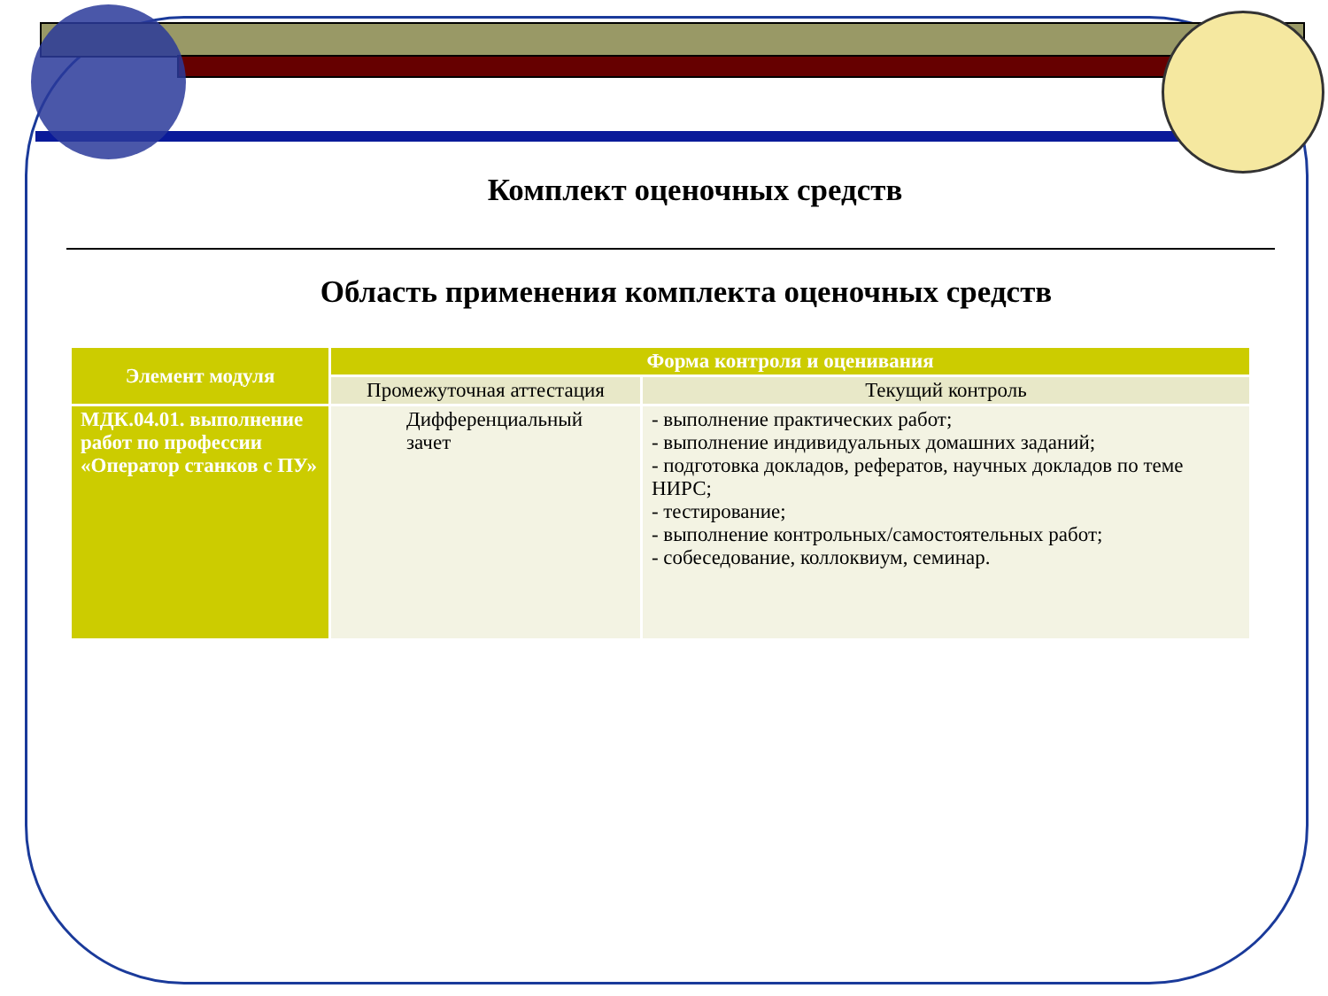Комплект оценочных средств
Область применения комплекта оценочных средств
| Элемент модуля | Форма контроля и оценивания | |
| --- | --- | --- |
| | Промежуточная аттестация | Текущий контроль |
| МДК.04.01. выполнение работ по профессии «Оператор станков с ПУ» | Дифференциальный зачет | - выполнение практических работ; - выполнение индивидуальных домашних заданий; - подготовка докладов, рефератов, научных докладов по теме НИРС; - тестирование; - выполнение контрольных/самостоятельных работ; - собеседование, коллоквиум, семинар. |